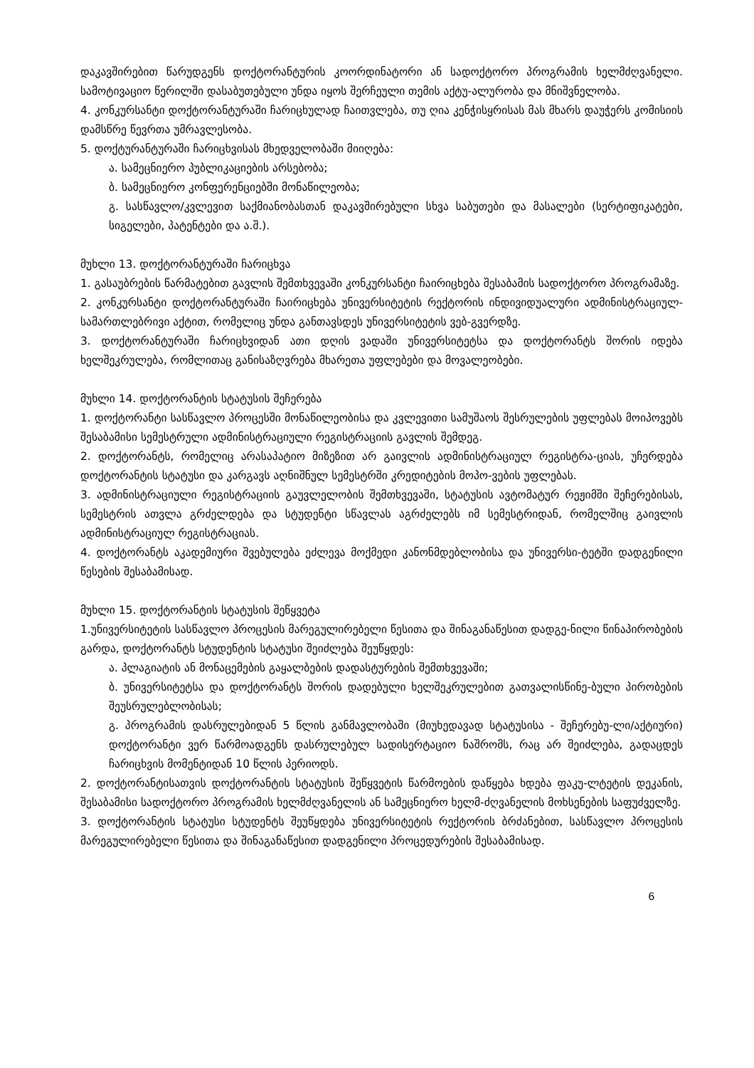დაკავშირებით წარუდგენს დოქტორანტურის კოორდინატორი ან სადოქტორო პროგრამის ხელმძღვანელი. სამოტივაციო წერილში დასაბუთებული უნდა იყოს შერჩეული თემის აქტუ-ალურობა და მნიშვნელობა.
4. კონკურსანტი დოქტორანტურაში ჩარიცხულად ჩაითვლება, თუ ღია კენჭისყრისას მას მხარს დაუჭერს კომისიის დამსწრე წევრთა უმრავლესობა.
5. დოქტურანტურაში ჩარიცხვისას მხედველობაში მიიღება:
ა. სამეცნიერო პუბლიკაციების არსებობა;
ბ. სამეცნიერო კონფერენციებში მონაწილეობა;
გ. სასწავლო/კვლევით საქმიანობასთან დაკავშირებული სხვა საბუთები და მასალები (სერტიფიკატები, სიგელები, პატენტები და ა.შ.).
მუხლი 13. დოქტორანტურაში ჩარიცხვა
1. გასაუბრების წარმატებით გავლის შემთხვევაში კონკურსანტი ჩაირიცხება შესაბამის სადოქტორო პროგრამაზე.
2. კონკურსანტი დოქტორანტურაში ჩაირიცხება უნივერსიტეტის რექტორის ინდივიდუალური ადმინისტრაციულ-სამართლებრივი აქტით, რომელიც უნდა განთავსდეს უნივერსიტეტის ვებ-გვერდზე.
3. დოქტორანტურაში ჩარიცხვიდან ათი დღის ვადაში უნივერსიტეტსა და დოქტორანტს შორის იდება ხელშეკრულება, რომლითაც განისაზღვრება მხარეთა უფლებები და მოვალეობები.
მუხლი 14. დოქტორანტის სტატუსის შეჩერება
1. დოქტორანტი სასწავლო პროცესში მონაწილეობისა და კვლევითი სამუშაოს შესრულების უფლებას მოიპოვებს შესაბამისი სემესტრული ადმინისტრაციული რეგისტრაციის გავლის შემდეგ.
2. დოქტორანტს, რომელიც არასაპატიო მიზეზით არ გაივლის ადმინისტრაციულ რეგისტრა-ციას, უჩერდება დოქტორანტის სტატუსი და კარგავს აღნიშნულ სემესტრში კრედიტების მოპო-ვების უფლებას.
3. ადმინისტრაციული რეგისტრაციის გაუვლელობის შემთხვევაში, სტატუსის ავტომატურ რეჟიმში შეჩერებისას, სემესტრის ათვლა გრძელდება და სტუდენტი სწავლას აგრძელებს იმ სემესტრიდან, რომელშიც გაივლის ადმინისტრაციულ რეგისტრაციას.
4. დოქტორანტს აკადემიური შვებულება ეძლევა მოქმედი კანონმდებლობისა და უნივერსი-ტეტში დადგენილი წესების შესაბამისად.
მუხლი 15. დოქტორანტის სტატუსის შეწყვეტა
1.უნივერსიტეტის სასწავლო პროცესის მარეგულირებელი წესითა და შინაგანაწესით დადგე-ნილი წინაპირობების გარდა, დოქტორანტს სტუდენტის სტატუსი შეიძლება შეუწყდეს:
ა. პლაგიატის ან მონაცემების გაყალბების დადასტურების შემთხვევაში;
ბ. უნივერსიტეტსა და დოქტორანტს შორის დადებული ხელშეკრულებით გათვალისწინე-ბული პირობების შეუსრულებლობისას;
გ. პროგრამის დასრულებიდან 5 წლის განმავლობაში (მიუხედავად სტატუსისა - შეჩერებუ-ლი/აქტიური) დოქტორანტი ვერ წარმოადგენს დასრულებულ სადისერტაციო ნაშრომს, რაც არ შეიძლება, გადაცდეს ჩარიცხვის მომენტიდან 10 წლის პერიოდს.
2. დოქტორანტისათვის დოქტორანტის სტატუსის შეწყვეტის წარმოების დაწყება ხდება ფაკუ-ლტეტის დეკანის, შესაბამისი სადოქტორო პროგრამის ხელმძღვანელის ან სამეცნიერო ხელმ-ძღვანელის მოხსენების საფუძველზე.
3. დოქტორანტის სტატუსი სტუდენტს შეუწყდება უნივერსიტეტის რექტორის ბრძანებით, სასწავლო პროცესის მარეგულირებელი წესითა და შინაგანაწესით დადგენილი პროცედურების შესაბამისად.
6